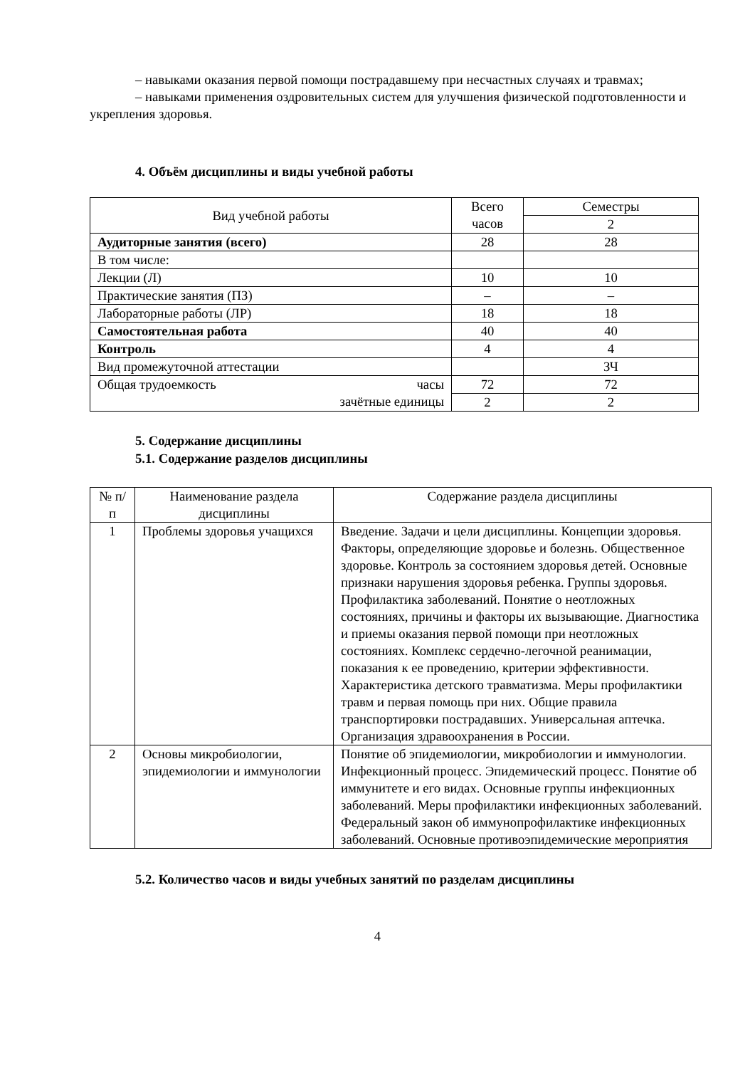– навыками оказания первой помощи пострадавшему при несчастных случаях и травмах;
– навыками применения оздровительных систем для улучшения физической подготовленности и укрепления здоровья.
4. Объём дисциплины и виды учебной работы
| Вид учебной работы | Всего часов | Семестры |
| --- | --- | --- |
| | | 2 |
| Аудиторные занятия (всего) | 28 | 28 |
| В том числе: | | |
| Лекции (Л) | 10 | 10 |
| Практические занятия (ПЗ) | – | – |
| Лабораторные работы (ЛР) | 18 | 18 |
| Самостоятельная работа | 40 | 40 |
| Контроль | 4 | 4 |
| Вид промежуточной аттестации | | ЗЧ |
| Общая трудоемкость часы зачётные единицы | 72 | 72 |
| | 2 | 2 |
5. Содержание дисциплины
5.1. Содержание разделов дисциплины
| № п/п | Наименование раздела дисциплины | Содержание раздела дисциплины |
| --- | --- | --- |
| 1 | Проблемы здоровья учащихся | Введение. Задачи и цели дисциплины. Концепции здоровья. Факторы, определяющие здоровье и болезнь. Общественное здоровье. Контроль за состоянием здоровья детей. Основные признаки нарушения здоровья ребенка. Группы здоровья. Профилактика заболеваний. Понятие о неотложных состояниях, причины и факторы их вызывающие. Диагностика и приемы оказания первой помощи при неотложных состояниях. Комплекс сердечно-легочной реанимации, показания к ее проведению, критерии эффективности. Характеристика детского травматизма. Меры профилактики травм и первая помощь при них. Общие правила транспортировки пострадавших. Универсальная аптечка. Организация здравоохранения в России. |
| 2 | Основы микробиологии, эпидемиологии и иммунологии | Понятие об эпидемиологии, микробиологии и иммунологии. Инфекционный процесс. Эпидемический процесс. Понятие об иммунитете и его видах. Основные группы инфекционных заболеваний. Меры профилактики инфекционных заболеваний. Федеральный закон об иммунопрофилактике инфекционных заболеваний. Основные противоэпидемические мероприятия |
5.2. Количество часов и виды учебных занятий по разделам дисциплины
4